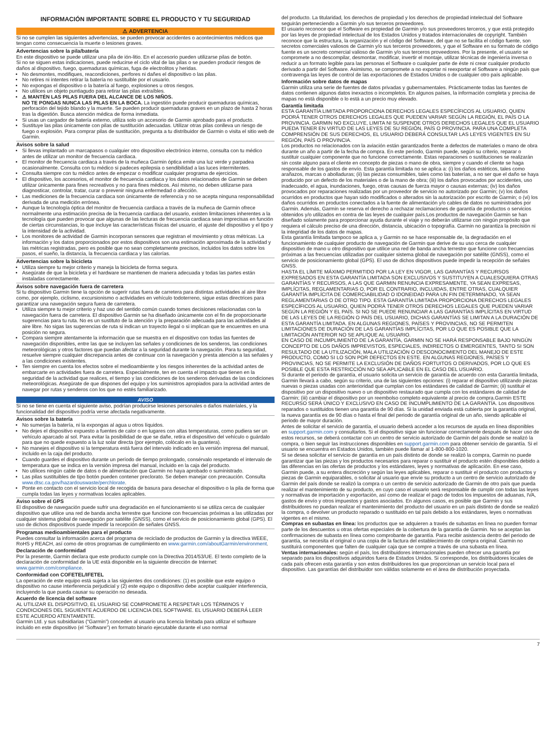INFORMACIÓN IMPORTANTE SOBRE EL PRODUCTO Y TU SEGURIDAD
⚠ ADVERTENCIA
Si no se cumplen las siguientes advertencias, se pueden provocar accidentes o acontecimientos médicos que tengan como consecuencia la muerte o lesiones graves.
Advertencias sobre la pila/batería
En este dispositivo se puede utilizar una pila de ión-litio. En el accesorio pueden utilizarse pilas de botón.
Si no se siguen estas indicaciones, puede reducirse el ciclo vital de las pilas o se pueden producir riesgos de daños al dispositivo, fuego, quemaduras químicas, fuga de electrolitos y heridas.
No desmontes, modifiques, reacondiciones, perfores ni dañes el dispositivo o las pilas.
No retires ni intentes retirar la batería no sustituible por el usuario.
No expongas el dispositivo o la batería al fuego, explosiones u otros riesgos.
No utilices un objeto puntiagudo para retirar las pilas extraíbles.
⚠ MANTÉN LAS PILAS FUERA DEL ALCANCE DE LOS NIÑOS.
NO TE PONGAS NUNCA LAS PILAS EN LA BOCA. La ingestión puede producir quemaduras químicas, perforación del tejido blando y la muerte. Se pueden producir quemaduras graves en un plazo de hasta 2 horas tras la digestión. Busca atención médica de forma inmediata.
Si usas un cargador de batería externo, utiliza solo un accesorio de Garmin aprobado para el producto.
Sustituye las pilas únicamente con pilas de sustitución adecuadas. Utilizar otras pilas conlleva un riesgo de fuego o explosión. Para comprar pilas de sustitución, pregunta a tu distribuidor de Garmin o visita el sitio web de Garmin.
Avisos sobre la salud
Si llevas implantado un marcapasos o cualquier otro dispositivo electrónico interno, consulta con tu médico antes de utilizar un monitor de frecuencia cardiaca.
El monitor de frecuencia cardiaca a través de la muñeca Garmin óptica emite una luz verde y parpadea ocasionalmente. Consulta con tu médico si padeces epilepsia o sendibilidad a las luces intermitentes.
Consulta siempre con tu médico antes de empezar o modificar cualquier programa de ejercicios.
El dispositivo, los accesorios, el monitor de frecuencia cardiaca y los datos relacionados de Garmin se deben utilizar únicamente para fines recreativos y no para fines médicos. Así mismo, no deben utilizarse para diagnosticar, controlar, tratar, curar o prevenir ninguna enfermedad o afección.
Las mediciones de la frecuencia cardiaca son únicamente de referencia y no se acepta ninguna responsabilidad derivada de una medición errónea.
Aunque la tecnología óptica del monitor de frecuencia cardiaca a través de la muñeca de Garmin ofrece normalmente una estimación precisa de la frecuencia cardiaca del usuario, existen limitaciones inherentes a la tecnología que pueden provocar que algunas de las lecturas de frecuencia cardiaca sean imprecisas en función de ciertas circunstancias, lo que incluye las características físicas del usuario, el ajuste del dispositivo y el tipo y la intensidad de la actividad.
Los monitores de actividad de Garmin incorporan sensores que registran el movimiento y otras métricas. La información y los datos proporcionados por estos dispositivos son una estimación aproximada de la actividad y las métricas registradas, pero es posible que no sean completamente precisos, incluidos los datos sobre los pasos, el sueño, la distancia, la frecuencia cardiaca y las calorías.
Advertencias sobre la bicicleta
Utiliza siempre tu mejor criterio y maneja la bicicleta de forma segura.
Asegúrate de que la bicicleta y el hardware se mantienen de manera adecuada y todas las partes están instaladas correctamente.
Avisos sobre navegación fuera de carretera
Si tu dispositivo Garmin tiene la opción de sugerir rutas fuera de carretera para distintas actividades al aire libre como, por ejemplo, ciclismo, excursionismo o actividades en vehículo todoterreno, sigue estas directrices para garantizar una navegación segura fuera de carretera.
Utiliza siempre tu mejor criterio y haz uso del sentido común cuando tomes decisiones relacionadas con la navegación fuera de carretera. El dispositivo Garmin se ha diseñado únicamente con el fin de proporcionarte sugerencias para tu ruta. No es un sustituto de la atención y la preparación adecuada para las actividades al aire libre. No sigas las sugerencias de ruta si indican un trayecto ilegal o si implican que te encuentres en una posición no segura.
Compara siempre atentamente la información que se muestra en el dispositivo con todas las fuentes de navegación disponibles, entre las que se incluyen las señales y condiciones de los senderos, las condiciones meteorológicas y otros factores que puedan afectar a la seguridad durante la navegación. Para tu seguridad, resuelve siempre cualquier discrepancia antes de continuar con la navegación y presta atención a las señales y a las condiciones existentes.
Ten siempre en cuenta los efectos sobre el medioambiente y los riesgos inherentes de la actividad antes de embarcarte en actividades fuera de carretera. Especialmente, ten en cuenta el impacto que tienen en la seguridad de la actividad que realices, el tiempo y las condiciones de los senderos derivadas de las condiciones meteorológicas. Asegúrate de que dispones del equipo y los suministros apropiados para la actividad antes de navegar por rutas y senderos con los que no estés familiarizado.
AVISO
Si no se tiene en cuenta el siguiente aviso, podrían producirse lesiones personales o daños materiales, y la funcionalidad del dispositivo podría verse afectada negativamente.
Avisos sobre la batería
No sumerjas la batería, ni la expongas al agua u otros líquidos.
No dejes el dispositivo expuesto a fuentes de calor o en lugares con altas temperaturas, como pudiera ser un vehículo aparcado al sol. Para evitar la posibilidad de que se dañe, retira el dispositivo del vehículo o guárdalo para que no quede expuesto a la luz solar directa (por ejemplo, colócalo en la guantera).
No manejes el dispositivo si la temperatura está fuera del intervalo indicado en la versión impresa del manual, incluido en la caja del producto.
Cuando guardes el dispositivo durante un período de tiempo prolongado, consérvalo respetando el intervalo de temperatura que se indica en la versión impresa del manual, incluido en la caja del producto.
No utilices ningún cable de datos o de alimentación que Garmin no haya aprobado o suministrado.
Las pilas sustituibles de tipo botón pueden contener preclorato. Se deben manejar con precaución. Consulta www.dtsc.ca.gov/hazardouswaste/perchlorate.
Ponte en contacto con el servicio local de recogida de basura para desechar el dispositivo o la pila de forma que cumpla todas las leyes y normativas locales aplicables.
Aviso sobre el GPS
El dispositivo de navegación puede sufrir una degradación en el funcionamiento si se utiliza cerca de cualquier dispositivo que utilice una red de banda ancha terrestre que funcione con frecuencias próximas a las utilizadas por cualquier sistema global de navegación por satélite (GNSS), como el servicio de posicionamiento global (GPS). El uso de dichos dispositivos puede impedir la recepción de señales GNSS.
Programas medioambientales para el producto
Puedes consultar la información acerca del programa de reciclado de productos de Garmin y la directiva WEEE, RoHS y REACH, así como de otros programas de cumplimiento en www.garmin.com/aboutGarmin/environment.
Declaración de conformidad
Por la presente, Garmin declara que este producto cumple con la Directiva 2014/53/UE. El texto completo de la declaración de conformidad de la UE está disponible en la siguiente dirección de Internet: www.garmin.com/compliance.
Conformidad con COFETEL/IFETEL
La operación de este equipo está sujeta a las siguientes dos condiciones: (1) es posible que este equipo o dispositivo no cause interferencia perjudicial y (2) este equipo o dispositivo debe aceptar cualquier interferencia, incluyendo la que pueda causar su operación no deseada.
Acuerdo de licencia del software
AL UTILIZAR EL DISPOSITIVO, EL USUARIO SE COMPROMETE A RESPETAR LOS TÉRMINOS Y CONDICIONES DEL SIGUIENTE ACUERDO DE LICENCIA DEL SOFTWARE. EL USUARIO DEBERÁ LEER ESTE ACUERDO ATENTAMENTE.
Garmin Ltd. y sus subsidiarias (“Garmin”) conceden al usuario una licencia limitada para utilizar el software incluido en este dispositivo (el “Software”) en formato binario ejecutable durante el uso normal
del producto. La titularidad, los derechos de propiedad y los derechos de propiedad intelectual del Software seguirán perteneciendo a Garmin y/o sus terceros proveedores.
El usuario reconoce que el Software es propiedad de Garmin y/o sus proveedores terceros, y que está protegido por las leyes de propiedad intelectual de los Estados Unidos y tratados internacionales de copyright. También reconoce que la estructura, la organización y el código del Software, del que no se facilita el código fuente, son secretos comerciales valiosos de Garmin y/o sus terceros proveedores, y que el Software en su formato de código fuente es un secreto comercial valioso de Garmin y/o sus terceros proveedores. Por la presente, el usuario se compromete a no descompilar, desmontar, modificar, invertir el montaje, utilizar técnicas de ingeniería inversa o reducir a un formato legible para las personas el Software o cualquier parte de éste ni crear cualquier producto derivado a partir del Software. Asimismo, se compromete a no exportar ni reexportar el Software a ningún país que contravenga las leyes de control de las exportaciones de Estados Unidos o de cualquier otro país aplicable.
Información sobre datos de mapas
Garmin utiliza una serie de fuentes de datos privadas y gubernamentales. Prácticamente todas las fuentes de datos contienen algunos datos inexactos o incompletos. En algunos países, la información completa y precisa de mapas no está disponible o lo está a un precio muy elevado.
Garantía limitada
ESTA GARANTÍA LIMITADA PROPORCIONA DERECHOS LEGALES ESPECÍFICOS AL USUARIO, QUIEN PODRÁ TENER OTROS DERECHOS LEGALES QUE PUEDEN VARIAR SEGÚN LA REGIÓN, EL PAÍS O LA PROVINCIA. GARMIN NO EXCLUYE, LIMITA NI SUSPENDE OTROS DERECHOS LEGALES QUE EL USUARIO PUEDA TENER EN VIRTUD DE LAS LEYES DE SU REGIÓN, PAÍS O PROVINCIA. PARA UNA COMPLETA COMPRENSIÓN DE SUS DERECHOS, EL USUARIO DEBERÁ CONSULTAR LAS LEYES VIGENTES EN SU REGIÓN, PAÍS O PROVINCIA.
Los productos no relacionados con la aviación están garantizados frente a defectos de materiales o mano de obra durante un año a partir de la fecha de compra. En este período, Garmin puede, según su criterio, reparar o sustituir cualquier componente que no funcione correctamente. Estas reparaciones o sustituciones se realizarán sin coste alguno para el cliente en concepto de piezas o mano de obra, siempre y cuando el cliente se haga responsable de los gastos de envío. Esta garantía limitada no se aplica a: (i) los daños estéticos, tales como arañazos, marcas o abolladuras; (ii) las piezas consumibles, tales como las baterías, a no ser que el daño se haya producido por un defecto de los materiales o de la mano de obra; (iii) los daños provocados por accidentes, uso inadecuado, el agua, inundaciones, fuego, otras causas de fuerza mayor o causas externas; (iv) los daños provocados por reparaciones realizadas por un proveedor de servicio no autorizado por Garmin; (v) los daños ocurridos en productos que hayan sido modificados o alterados sin la autorización por escrito de Garmin; o (vi) los daños ocurridos en productos conectados a la fuente de alimentación y/o cables de datos no suministrados por Garmin. Además, Garmin se reserva el derecho a rechazar reclamaciones de garantía de productos o servicios obtenidos y/o utilizados en contra de las leyes de cualquier país.Los productos de navegación Garmin se han diseñado solamente para proporcionar ayuda durante el viaje y no deberán utilizarse con ningún propósito que requiera el cálculo preciso de una dirección, distancia, ubicación o topografía. Garmin no garantiza la precisión ni la integridad de los datos de mapas.
Esta garantía limitada tampoco se aplica a, y Garmin no se hace responsable de, la degradación en el funcionamiento de cualquier producto de navegación de Garmin que derive de su uso cerca de cualquier dispositivo de mano u otro dispositivo que utilice una red de banda ancha terrestre que funcione con frecuencias próximas a las frecuencias utilizadas por cualquier sistema global de navegación por satélite (GNSS), como el servicio de posicionamiento global (GPS). El uso de dichos dispositivos puede impedir la recepción de señales GNSS.
HASTA EL LÍMITE MÁXIMO PERMITIDO POR LA LEY EN VIGOR, LAS GARANTÍAS Y RECURSOS EXPRESADOS EN ESTA GARANTÍA LIMITADA SON EXCLUSIVOS Y SUSTITUYEN A CUALESQUIERA OTRAS GARANTÍAS Y RECURSOS, A LAS QUE GARMIN RENUNCIA EXPRESAMENTE, YA SEAN EXPRESAS, IMPLÍCITAS, REGLAMENTARIAS O, POR EL CONTRARIO, INCLUIDAS, ENTRE OTRAS, CUALQUIER GARANTÍA IMPLÍCITA DE COMERCIABILIDAD O IDONEIDAD PARA UN FIN DETERMINADO, YA SEAN REGLAMENTARIAS O DE OTRO TIPO. ESTA GARANTÍA LIMITADA PROPORCIONA DERECHOS LEGALES ESPECÍFICOS AL USUARIO, QUIEN PODRÁ TENER OTROS DERECHOS LEGALES QUE PUEDEN VARIAR SEGÚN LA REGIÓN Y EL PAÍS. SI NO SE PUEDE RENUNCIAR A LAS GARANTÍAS IMPLÍCITAS EN VIRTUD DE LAS LEYES DE LA REGIÓN O PAÍS DEL USUARIO, DICHAS GARANTÍAS SE LIMITAN A LA DURACIÓN DE ESTA GARANTÍA LIMITADA. EN ALGUNAS REGIONES, PAÍSES Y PROVINCIAS, NO SE PERMITEN LIMITACIONES DE DURACIÓN DE LAS GARANTÍAS IMPLÍCITAS, POR LO QUE ES POSIBLE QUE LA LIMITACIÓN ANTERIOR NO SE APLIQUE AL USUARIO.
EN CASO DE INCUMPLIMIENTO DE LA GARANTÍA, GARMIN NO SE HARÁ RESPONSABLE BAJO NINGÚN CONCEPTO DE LOS DAÑOS IMPREVISTOS, ESPECIALES, INDIRECTOS O EMERGENTES, TANTO SI SON RESULTADO DE LA UTILIZACIÓN, MALA UTILIZACIÓN O DESCONOCIMIENTO DEL MANEJO DE ESTE PRODUCTO, COMO SI LO SON POR DEFECTOS EN ESTE. EN ALGUNAS REGIONES, PAÍSES Y PROVINCIAS, NO SE PERMITE LA EXCLUSIÓN DE DAÑOS FORTUITOS O DERIVADOS, POR LO QUE ES POSIBLE QUE ESTA RESTRICCIÓN NO SEA APLICABLE EN EL CASO DEL USUARIO.
Si durante el periodo de garantía, el usuario solicita un servicio de garantía de acuerdo con esta Garantía limitada, Garmin llevará a cabo, según su criterio, una de las siguientes opciones: (i) reparar el dispositivo utilizando piezas nuevas o piezas usadas con anterioridad que cumplan con los estándares de calidad de Garmin; (ii) sustituir el dispositivo por un dispositivo nuevo o un dispositivo restaurado que cumpla con los estándares de calidad de Garmin; (iii) cambiar el dispositivo por un reembolso completo equivalente al precio de compra.Garmin ESTE RECURSO SERÁ ÚNICO Y EXCLUSIVO EN CASO DE INCUMPLIMIENTO DE LA GARANTÍA. Los dispositivos reparados o sustituidos tienen una garantía de 90 días. Si la unidad enviada está cubierta por la garantía original, la nueva garantía es de 90 días o hasta el final del periodo de garantía original de un año, siendo aplicable el periodo de mayor duración.
Antes de solicitar el servicio de garantía, el usuario deberá acceder a los recursos de ayuda en línea disponibles en support.garmin.com y consultarlos. Si el dispositivo sigue sin funcionar correctamente después de hacer uso de estos recursos, se deberá contactar con un centro de servicio autorizado de Garmin del país donde se realizó la compra, o bien seguir las instrucciones disponibles en support.garmin.com para obtener servicio de garantía. Si el usuario se encuentra en Estados Unidos, también puede llamar al 1-800-800-1020.
Si se desea solicitar el servicio de garantía en un país distinto de donde se realizó la compra, Garmin no puede garantizar que las piezas y los productos necesarios para reparar o sustituir el producto estén disponibles debido a las diferencias en las ofertas de productos y los estándares, leyes y normativas de aplicación. En ese caso, Garmin puede, a su entera discreción y según las leyes aplicables, reparar o sustituir el producto con productos y piezas de Garmin equiparables, o solicitar al usuario que envíe su producto a un centro de servicio autorizado de Garmin del país donde se realizó la compra o un centro de servicio autorizado de Garmin de otro país que pueda realizar el mantenimiento de su producto, en cuyo caso el usuario será responsable de cumplir con todas las leyes y normativas de importación y exportación, así como de realizar el pago de todos los impuestos de aduanas, IVA, gastos de envío y otros impuestos y gastos asociados. En algunos casos, es posible que Garmin y sus distribuidores no puedan realizar el mantenimiento del producto del usuario en un país distinto de donde se realizó la compra, o devolver un producto reparado o sustituido en tal país debido a los estándares, leyes o normativas vigentes en el mismo.
Compras en subastas en línea: los productos que se adquieren a través de subastas en línea no pueden formar parte de los descuentos u otras ofertas especiales de la cobertura de la garantía de Garmin. No se aceptan las confirmaciones de subasta en línea como comprobante de garantía. Para recibir asistencia dentro del periodo de garantía, se necesita el original o una copia de la factura del establecimiento de compra original. Garmin no sustituirá componentes que falten de cualquier caja que se compre a través de una subasta en línea.
Ventas internacionales: según el país, los distribuidores internacionales pueden ofrecer una garantía por separado para los dispositivos adquiridos fuera de Estados Unidos. Si corresponde, los distribuidores locales de cada país ofrecen esta garantía y son estos distribuidores los que proporcionan un servicio local para el dispositivo. Las garantías del distribuidor son válidas solamente en el área de distribución proyectada.
7